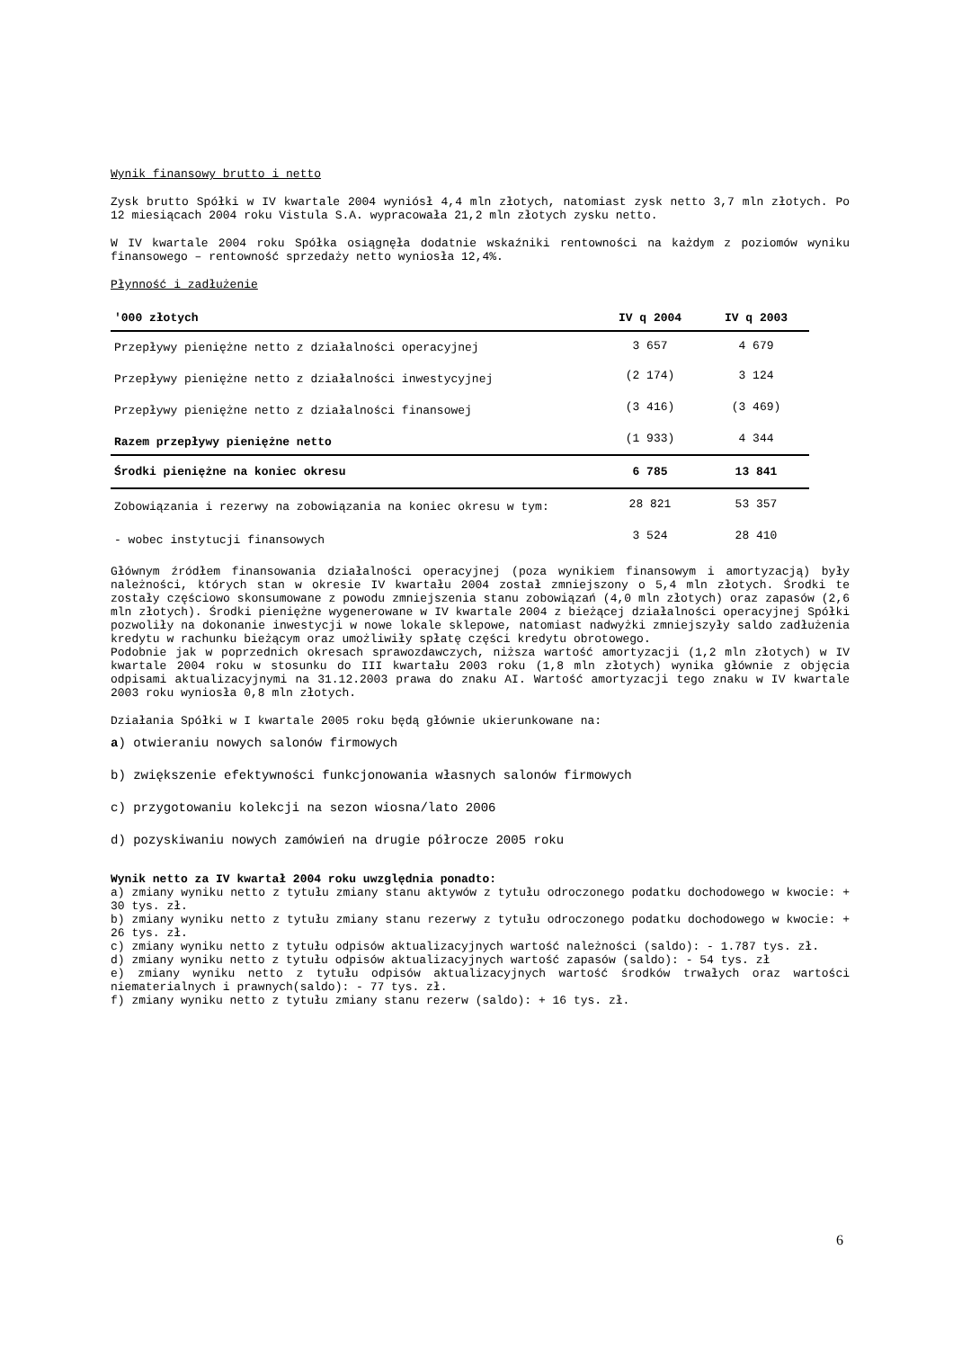Wynik finansowy brutto i netto
Zysk brutto Spółki w IV kwartale 2004 wyniósł 4,4 mln złotych, natomiast zysk netto 3,7 mln złotych. Po 12 miesiącach 2004 roku Vistula S.A. wypracowała 21,2 mln złotych zysku netto.
W IV kwartale 2004 roku Spółka osiągnęła dodatnie wskaźniki rentowności na każdym z poziomów wyniku finansowego – rentowność sprzedaży netto wyniosła 12,4%.
Płynność i zadłużenie
| '000 złotych | IV q 2004 | IV q 2003 |
| --- | --- | --- |
| Przepływy pieniężne netto z działalności operacyjnej | 3 657 | 4 679 |
| Przepływy pieniężne netto z działalności inwestycyjnej | (2 174) | 3 124 |
| Przepływy pieniężne netto z działalności finansowej | (3 416) | (3 469) |
| Razem przepływy pieniężne netto | (1 933) | 4 344 |
| Środki pieniężne na koniec okresu | 6 785 | 13 841 |
| Zobowiązania i rezerwy na zobowiązania na koniec okresu w tym: | 28 821 | 53 357 |
| - wobec instytucji finansowych | 3 524 | 28 410 |
Głównym źródłem finansowania działalności operacyjnej (poza wynikiem finansowym i amortyzacją) były należności, których stan w okresie IV kwartału 2004 został zmniejszony o 5,4 mln złotych. Środki te zostały częściowo skonsumowane z powodu zmniejszenia stanu zobowiązań (4,0 mln złotych) oraz zapasów (2,6 mln złotych). Środki pieniężne wygenerowane w IV kwartale 2004 z bieżącej działalności operacyjnej Spółki pozwoliły na dokonanie inwestycji w nowe lokale sklepowe, natomiast nadwyżki zmniejszyły saldo zadłużenia kredytu w rachunku bieżącym oraz umożliwiły spłatę części kredytu obrotowego.
Podobnie jak w poprzednich okresach sprawozdawczych, niższa wartość amortyzacji (1,2 mln złotych) w IV kwartale 2004 roku w stosunku do III kwartału 2003 roku (1,8 mln złotych) wynika głównie z objęcia odpisami aktualizacyjnymi na 31.12.2003 prawa do znaku AI. Wartość amortyzacji tego znaku w IV kwartale 2003 roku wyniosła 0,8 mln złotych.
Działania Spółki w I kwartale 2005 roku będą głównie ukierunkowane na:
a) otwieraniu nowych salonów firmowych
b) zwiększenie efektywności funkcjonowania własnych salonów firmowych
c) przygotowaniu kolekcji na sezon wiosna/lato 2006
d) pozyskiwaniu nowych zamówień na drugie półrocze 2005 roku
Wynik netto za IV kwartał 2004 roku uwzględnia ponadto:
a) zmiany wyniku netto z tytułu zmiany stanu aktywów z tytułu odroczonego podatku dochodowego w kwocie: + 30 tys. zł.
b) zmiany wyniku netto z tytułu zmiany stanu rezerwy z tytułu odroczonego podatku dochodowego w kwocie: + 26 tys. zł.
c) zmiany wyniku netto z tytułu odpisów aktualizacyjnych wartość należności (saldo): - 1.787 tys. zł.
d) zmiany wyniku netto z tytułu odpisów aktualizacyjnych wartość zapasów (saldo): - 54 tys. zł
e) zmiany wyniku netto z tytułu odpisów aktualizacyjnych wartość środków trwałych oraz wartości niematerialnych i prawnych(saldo): - 77 tys. zł.
f) zmiany wyniku netto z tytułu zmiany stanu rezerw (saldo): + 16 tys. zł.
6